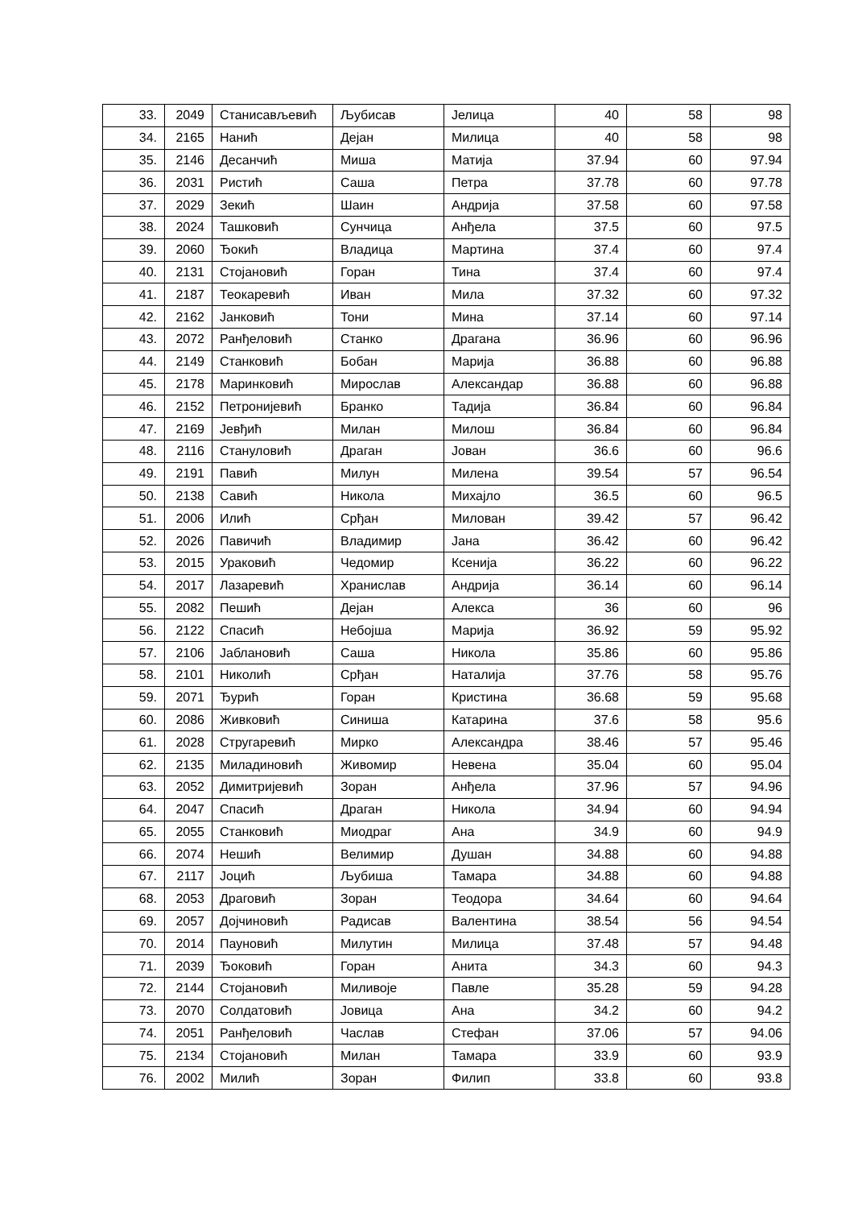| 33. | 2049 | Станисављевић | Љубисав | Јелица | 40 | 58 | 98 |
| 34. | 2165 | Нанић | Дејан | Милица | 40 | 58 | 98 |
| 35. | 2146 | Десанчић | Миша | Матија | 37.94 | 60 | 97.94 |
| 36. | 2031 | Ристић | Саша | Петра | 37.78 | 60 | 97.78 |
| 37. | 2029 | Зекић | Шаин | Андрија | 37.58 | 60 | 97.58 |
| 38. | 2024 | Ташковић | Сунчица | Анђела | 37.5 | 60 | 97.5 |
| 39. | 2060 | Ђокић | Владица | Мартина | 37.4 | 60 | 97.4 |
| 40. | 2131 | Стојановић | Горан | Тина | 37.4 | 60 | 97.4 |
| 41. | 2187 | Теокаревић | Иван | Мила | 37.32 | 60 | 97.32 |
| 42. | 2162 | Јанковић | Тони | Мина | 37.14 | 60 | 97.14 |
| 43. | 2072 | Ранђеловић | Станко | Драгана | 36.96 | 60 | 96.96 |
| 44. | 2149 | Станковић | Бобан | Марија | 36.88 | 60 | 96.88 |
| 45. | 2178 | Маринковић | Мирослав | Александар | 36.88 | 60 | 96.88 |
| 46. | 2152 | Петронијевић | Бранко | Тадија | 36.84 | 60 | 96.84 |
| 47. | 2169 | Јевђић | Милан | Милош | 36.84 | 60 | 96.84 |
| 48. | 2116 | Стануловић | Драган | Јован | 36.6 | 60 | 96.6 |
| 49. | 2191 | Павић | Милун | Милена | 39.54 | 57 | 96.54 |
| 50. | 2138 | Савић | Никола | Михајло | 36.5 | 60 | 96.5 |
| 51. | 2006 | Илић | Срђан | Милован | 39.42 | 57 | 96.42 |
| 52. | 2026 | Павичић | Владимир | Јана | 36.42 | 60 | 96.42 |
| 53. | 2015 | Ураковић | Чедомир | Ксенија | 36.22 | 60 | 96.22 |
| 54. | 2017 | Лазаревић | Хранислав | Андрија | 36.14 | 60 | 96.14 |
| 55. | 2082 | Пешић | Дејан | Алекса | 36 | 60 | 96 |
| 56. | 2122 | Спасић | Небојша | Марија | 36.92 | 59 | 95.92 |
| 57. | 2106 | Јаблановић | Саша | Никола | 35.86 | 60 | 95.86 |
| 58. | 2101 | Николић | Срђан | Наталија | 37.76 | 58 | 95.76 |
| 59. | 2071 | Ђурић | Горан | Кристина | 36.68 | 59 | 95.68 |
| 60. | 2086 | Живковић | Синиша | Катарина | 37.6 | 58 | 95.6 |
| 61. | 2028 | Стругаревић | Мирко | Александра | 38.46 | 57 | 95.46 |
| 62. | 2135 | Миладиновић | Живомир | Невена | 35.04 | 60 | 95.04 |
| 63. | 2052 | Димитријевић | Зоран | Анђела | 37.96 | 57 | 94.96 |
| 64. | 2047 | Спасић | Драган | Никола | 34.94 | 60 | 94.94 |
| 65. | 2055 | Станковић | Миодраг | Ана | 34.9 | 60 | 94.9 |
| 66. | 2074 | Нешић | Велимир | Душан | 34.88 | 60 | 94.88 |
| 67. | 2117 | Јоцић | Љубиша | Тамара | 34.88 | 60 | 94.88 |
| 68. | 2053 | Драговић | Зоран | Теодора | 34.64 | 60 | 94.64 |
| 69. | 2057 | Дојчиновић | Радисав | Валентина | 38.54 | 56 | 94.54 |
| 70. | 2014 | Пауновић | Милутин | Милица | 37.48 | 57 | 94.48 |
| 71. | 2039 | Ђоковић | Горан | Анита | 34.3 | 60 | 94.3 |
| 72. | 2144 | Стојановић | Миливоје | Павле | 35.28 | 59 | 94.28 |
| 73. | 2070 | Солдатовић | Јовица | Ана | 34.2 | 60 | 94.2 |
| 74. | 2051 | Ранђеловић | Часлав | Стефан | 37.06 | 57 | 94.06 |
| 75. | 2134 | Стојановић | Милан | Тамара | 33.9 | 60 | 93.9 |
| 76. | 2002 | Милић | Зоран | Филип | 33.8 | 60 | 93.8 |